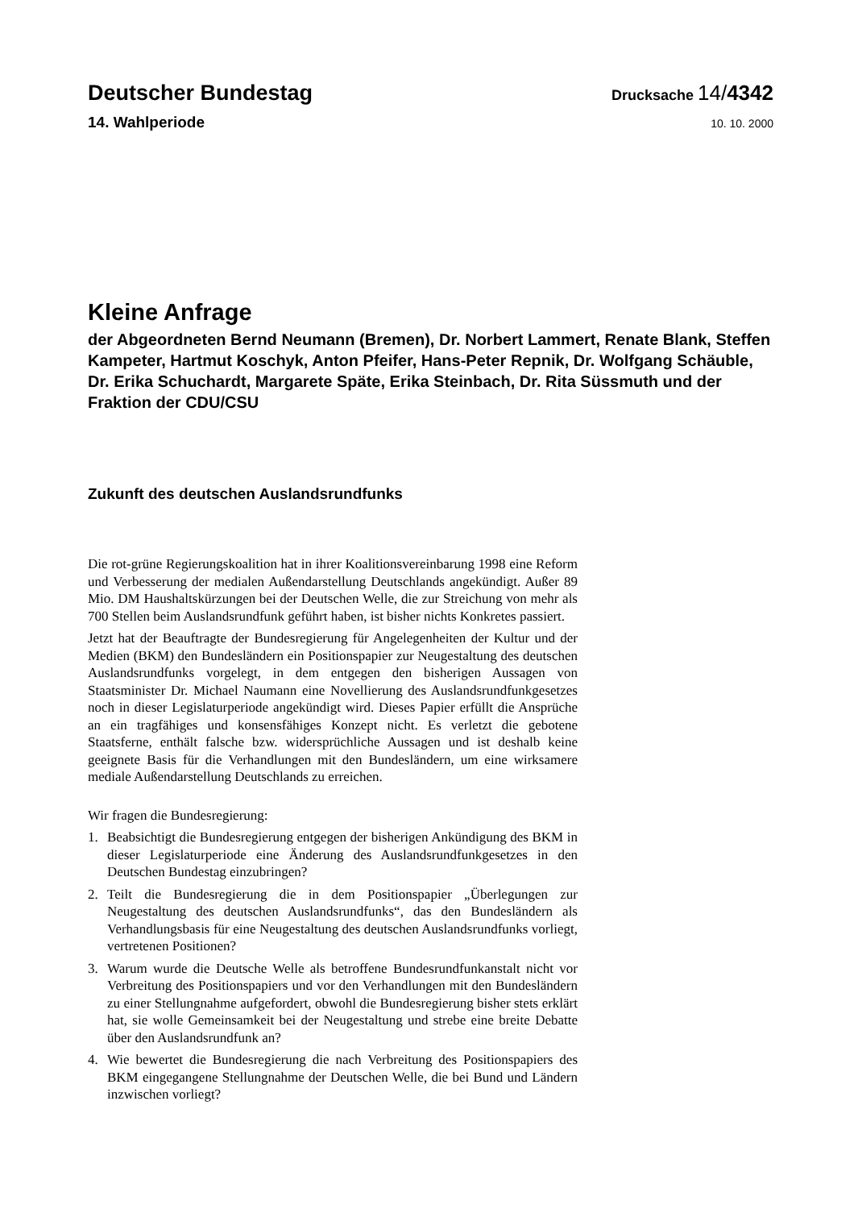Deutscher Bundestag
Drucksache 14/4342
14. Wahlperiode
10. 10. 2000
Kleine Anfrage
der Abgeordneten Bernd Neumann (Bremen), Dr. Norbert Lammert, Renate Blank, Steffen Kampeter, Hartmut Koschyk, Anton Pfeifer, Hans-Peter Repnik, Dr. Wolfgang Schäuble, Dr. Erika Schuchardt, Margarete Späte, Erika Steinbach, Dr. Rita Süssmuth und der Fraktion der CDU/CSU
Zukunft des deutschen Auslandsrundfunks
Die rot-grüne Regierungskoalition hat in ihrer Koalitionsvereinbarung 1998 eine Reform und Verbesserung der medialen Außendarstellung Deutschlands angekündigt. Außer 89 Mio. DM Haushaltskürzungen bei der Deutschen Welle, die zur Streichung von mehr als 700 Stellen beim Auslandsrundfunk geführt haben, ist bisher nichts Konkretes passiert.
Jetzt hat der Beauftragte der Bundesregierung für Angelegenheiten der Kultur und der Medien (BKM) den Bundesländern ein Positionspapier zur Neugestaltung des deutschen Auslandsrundfunks vorgelegt, in dem entgegen den bisherigen Aussagen von Staatsminister Dr. Michael Naumann eine Novellierung des Auslandsrundfunkgesetzes noch in dieser Legislaturperiode angekündigt wird. Dieses Papier erfüllt die Ansprüche an ein tragfähiges und konsensfähiges Konzept nicht. Es verletzt die gebotene Staatsferne, enthält falsche bzw. widersprüchliche Aussagen und ist deshalb keine geeignete Basis für die Verhandlungen mit den Bundesländern, um eine wirksamere mediale Außendarstellung Deutschlands zu erreichen.
Wir fragen die Bundesregierung:
1. Beabsichtigt die Bundesregierung entgegen der bisherigen Ankündigung des BKM in dieser Legislaturperiode eine Änderung des Auslandsrundfunkgesetzes in den Deutschen Bundestag einzubringen?
2. Teilt die Bundesregierung die in dem Positionspapier „Überlegungen zur Neugestaltung des deutschen Auslandsrundfunks“, das den Bundesländern als Verhandlungsbasis für eine Neugestaltung des deutschen Auslandsrundfunks vorliegt, vertretenen Positionen?
3. Warum wurde die Deutsche Welle als betroffene Bundesrundfunkanstalt nicht vor Verbreitung des Positionspapiers und vor den Verhandlungen mit den Bundesländern zu einer Stellungnahme aufgefordert, obwohl die Bundesregierung bisher stets erklärt hat, sie wolle Gemeinsamkeit bei der Neugestaltung und strebe eine breite Debatte über den Auslandsrundfunk an?
4. Wie bewertet die Bundesregierung die nach Verbreitung des Positionspapiers des BKM eingegangene Stellungnahme der Deutschen Welle, die bei Bund und Ländern inzwischen vorliegt?